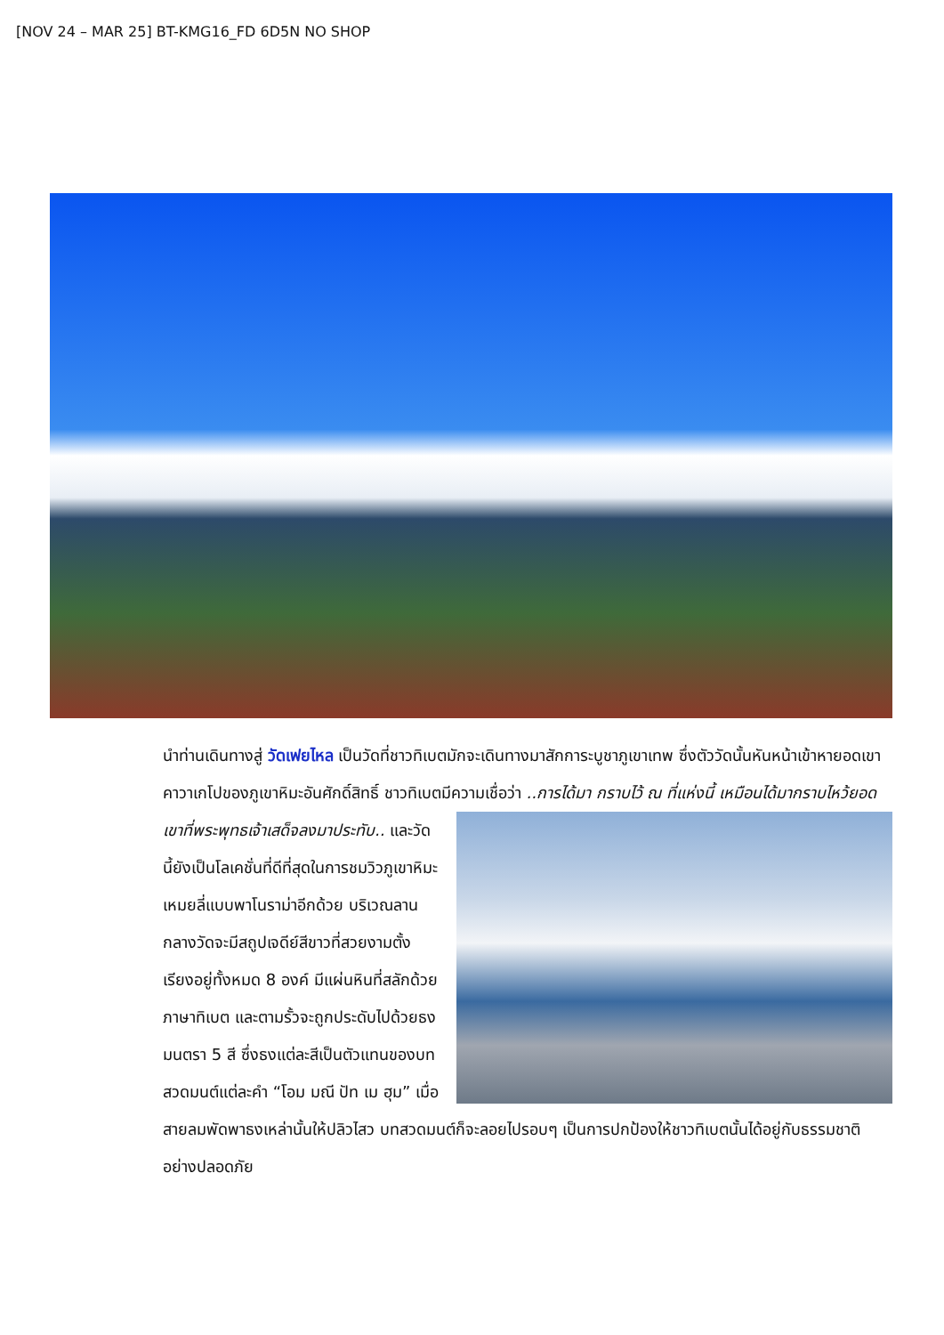[NOV 24 – MAR 25] BT-KMG16_FD 6D5N NO SHOP
นำท่านเดินทางสู่ วัดเฟยไหล เป็นวัดที่ชาวทิเบตมักจะเดินทางมาสักการะบูชาภูเขาเทพ ซึ่งตัววัดนั้นหันหน้าเข้าหายอดเขาคาวาเกโปของภูเขาหิมะอันศักดิ์สิทธิ์ ชาวทิเบตมีความเชื่อว่า ..การได้มา
กราบไว้ ณ ที่แห่งนี้ เหมือนได้มากราบไหว้ยอดเขาที่พระพุทธเจ้าเสด็จลงมาประทับ.. และวัดนี้ยังเป็นโลเคชั่นที่ดีที่สุดในการชมวิวภูเขาหิมะเหมยลี่แบบพาโนราม่าอีกด้วย บริเวณลานกลางวัดจะมีสถูปเจดีย์สีขาวที่สวยงามตั้งเรียงอยู่ทั้งหมด 8 องค์ มีแผ่นหินที่สลักด้วยภาษาทิเบต และตามรั้วจะถูกประดับไปด้วยธงมนตรา 5 สี ซึ่งธงแต่ละสีเป็นตัวแทนของบทสวดมนต์แต่ละคำ “โอม มณี ปัท เม ฮุม” เมื่อสายลมพัดพาธงเหล่านั้นให้ปลิวไสว บทสวดมนต์ก็จะลอยไปรอบๆ เป็นการปกป้องให้ชาวทิเบตนั้นได้อยู่กับธรรมชาติอย่างปลอดภัย